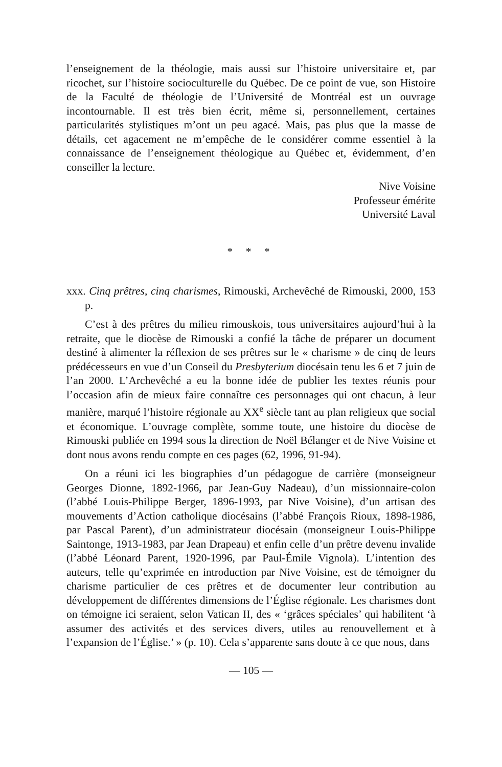l’enseignement de la théologie, mais aussi sur l’histoire universitaire et, par ricochet, sur l’histoire socioculturelle du Québec. De ce point de vue, son Histoire de la Faculté de théologie de l’Université de Montréal est un ouvrage incontournable. Il est très bien écrit, même si, personnellement, certaines particularités stylistiques m’ont un peu agacé. Mais, pas plus que la masse de détails, cet agacement ne m’empêche de le considérer comme essentiel à la connaissance de l’enseignement théologique au Québec et, évidemment, d’en conseiller la lecture.
Nive Voisine
Professeur émérite
Université Laval
* * *
xxx. Cinq prêtres, cinq charismes, Rimouski, Archevêché de Rimouski, 2000, 153 p.
C’est à des prêtres du milieu rimouskois, tous universitaires aujourd’hui à la retraite, que le diocèse de Rimouski a confié la tâche de préparer un document destiné à alimenter la réflexion de ses prêtres sur le « charisme » de cinq de leurs prédécesseurs en vue d’un Conseil du Presbyterium diocésain tenu les 6 et 7 juin de l’an 2000. L’Archevêché a eu la bonne idée de publier les textes réunis pour l’occasion afin de mieux faire connaître ces personnages qui ont chacun, à leur manière, marqué l’histoire régionale au XX<sup>e</sup> siècle tant au plan religieux que social et économique. L’ouvrage complète, somme toute, une histoire du diocèse de Rimouski publiée en 1994 sous la direction de Noël Bélanger et de Nive Voisine et dont nous avons rendu compte en ces pages (62, 1996, 91-94).
On a réuni ici les biographies d’un pédagogue de carrière (monseigneur Georges Dionne, 1892-1966, par Jean-Guy Nadeau), d’un missionnaire-colon (l’abbé Louis-Philippe Berger, 1896-1993, par Nive Voisine), d’un artisan des mouvements d’Action catholique diocésains (l’abbé François Rioux, 1898-1986, par Pascal Parent), d’un administrateur diocésain (monseigneur Louis-Philippe Saintonge, 1913-1983, par Jean Drapeau) et enfin celle d’un prêtre devenu invalide (l’abbé Léonard Parent, 1920-1996, par Paul-Émile Vignola). L’intention des auteurs, telle qu’exprimée en introduction par Nive Voisine, est de témoigner du charisme particulier de ces prêtres et de documenter leur contribution au développement de différentes dimensions de l’Église régionale. Les charismes dont on témoigne ici seraient, selon Vatican II, des « ‘grâces spéciales’ qui habilitent ‘à assumer des activités et des services divers, utiles au renouvellement et à l’expansion de l’Église.’ » (p. 10). Cela s’apparente sans doute à ce que nous, dans
— 105 —